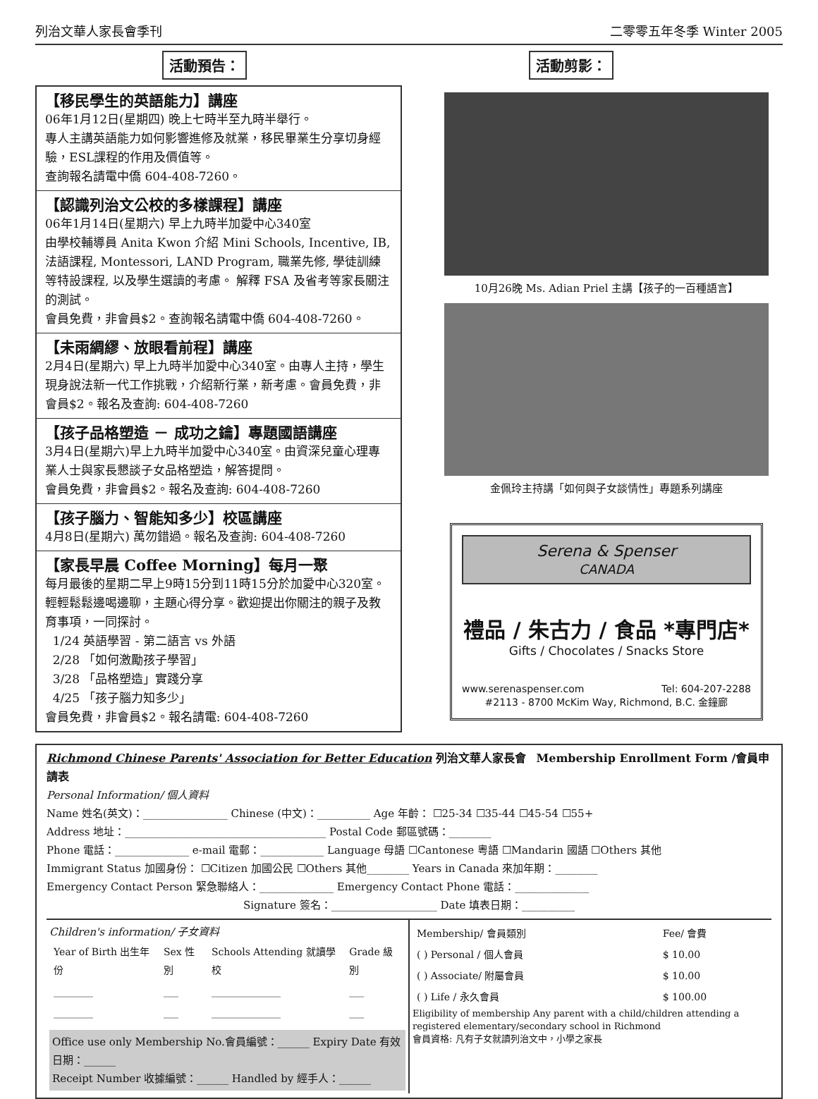列治文華人家長會季刊 二零零五年冬季 Winter 2005
活動預告：
【移民學生的英語能力】講座
06年1月12日(星期四) 晚上七時半至九時半舉行。
專人主講英語能力如何影響進修及就業，移民畢業生分享切身經驗，ESL課程的作用及價值等。
查詢報名請電中僑 604-408-7260。
【認識列治文公校的多樣課程】講座
06年1月14日(星期六) 早上九時半加愛中心340室
由學校輔導員 Anita Kwon 介紹 Mini Schools, Incentive, IB, 法語課程, Montessori, LAND Program, 職業先修, 學徒訓練等特設課程, 以及學生選讀的考慮。 解釋 FSA 及省考等家長關注的測試。
會員免費，非會員$2。查詢報名請電中僑 604-408-7260。
【未雨綢繆、放眼看前程】講座
2月4日(星期六) 早上九時半加愛中心340室。由專人主持，學生現身說法新一代工作挑戰，介紹新行業，新考慮。會員免費，非會員$2。報名及查詢: 604-408-7260
【孩子品格塑造 － 成功之鑰】專題國語講座
3月4日(星期六)早上九時半加愛中心340室。由資深兒童心理專業人士與家長懇談子女品格塑造，解答提問。
會員免費，非會員$2。報名及查詢: 604-408-7260
【孩子腦力、智能知多少】校區講座
4月8日(星期六) 萬勿錯過。報名及查詢: 604-408-7260
【家長早晨 Coffee Morning】每月一聚
每月最後的星期二早上9時15分到11時15分於加愛中心320室。輕輕鬆鬆邊喝邊聊，主題心得分享。歡迎提出你關注的親子及教育事項，一同探討。
1/24 英語學習 - 第二語言 vs 外語
2/28 「如何激勵孩子學習」
3/28 「品格塑造」實踐分享
4/25 「孩子腦力知多少」
會員免費，非會員$2。報名請電: 604-408-7260
活動剪影：
10月26晚 Ms. Adian Priel 主講【孩子的一百種語言】
金佩玲主持講「如何與子女談情性」專題系列講座
Serena & Spenser
CANADA
禮品 / 朱古力 / 食品 *專門店*
Gifts / Chocolates / Snacks Store
www.serenaspenser.com Tel: 604-207-2288
#2113 - 8700 McKim Way, Richmond, B.C. 金鐘廊
Richmond Chinese Parents' Association for Better Education 列治文華人家長會 Membership Enrollment Form /會員申請表
Personal Information/ 個人資料
Name 姓名(英文)：________________ Chinese (中文)：__________ Age 年齡： ☐25-34 ☐35-44 ☐45-54 ☐55+
Address 地址：______________________________________ Postal Code 郵區號碼：________
Phone 電話：______________ e-mail 電郵：____________ Language 母語 ☐Cantonese 粵語 ☐Mandarin 國語 ☐Others 其他
Immigrant Status 加國身份： ☐Citizen 加國公民 ☐Others 其他________ Years in Canada 來加年期：________
Emergency Contact Person 緊急聯絡人：______________ Emergency Contact Phone 電話：______________
Signature 簽名：____________________ Date 填表日期：__________
Children's information/ 子女資料
| Year of Birth 出生年份 | Sex 性別 | Schools Attending 就讀學校 | Grade 級別 |
| --- | --- | --- | --- |
| ________ | ___ | ______________ | ___ |
| ________ | ___ | ______________ | ___ |
Office use only Membership No.會員編號：______ Expiry Date 有效日期：______
Receipt Number 收據編號：______ Handled by 經手人：______
| Membership/ 會員類別 | Fee/ 會費 |
| --- | --- |
| ( ) Personal / 個人會員 | $ 10.00 |
| ( ) Associate/ 附屬會員 | $ 10.00 |
| ( ) Life / 永久會員 | $ 100.00 |
Eligibility of membership Any parent with a child/children attending a registered elementary/secondary school in Richmond
會員資格: 凡有子女就讀列治文中，小學之家長